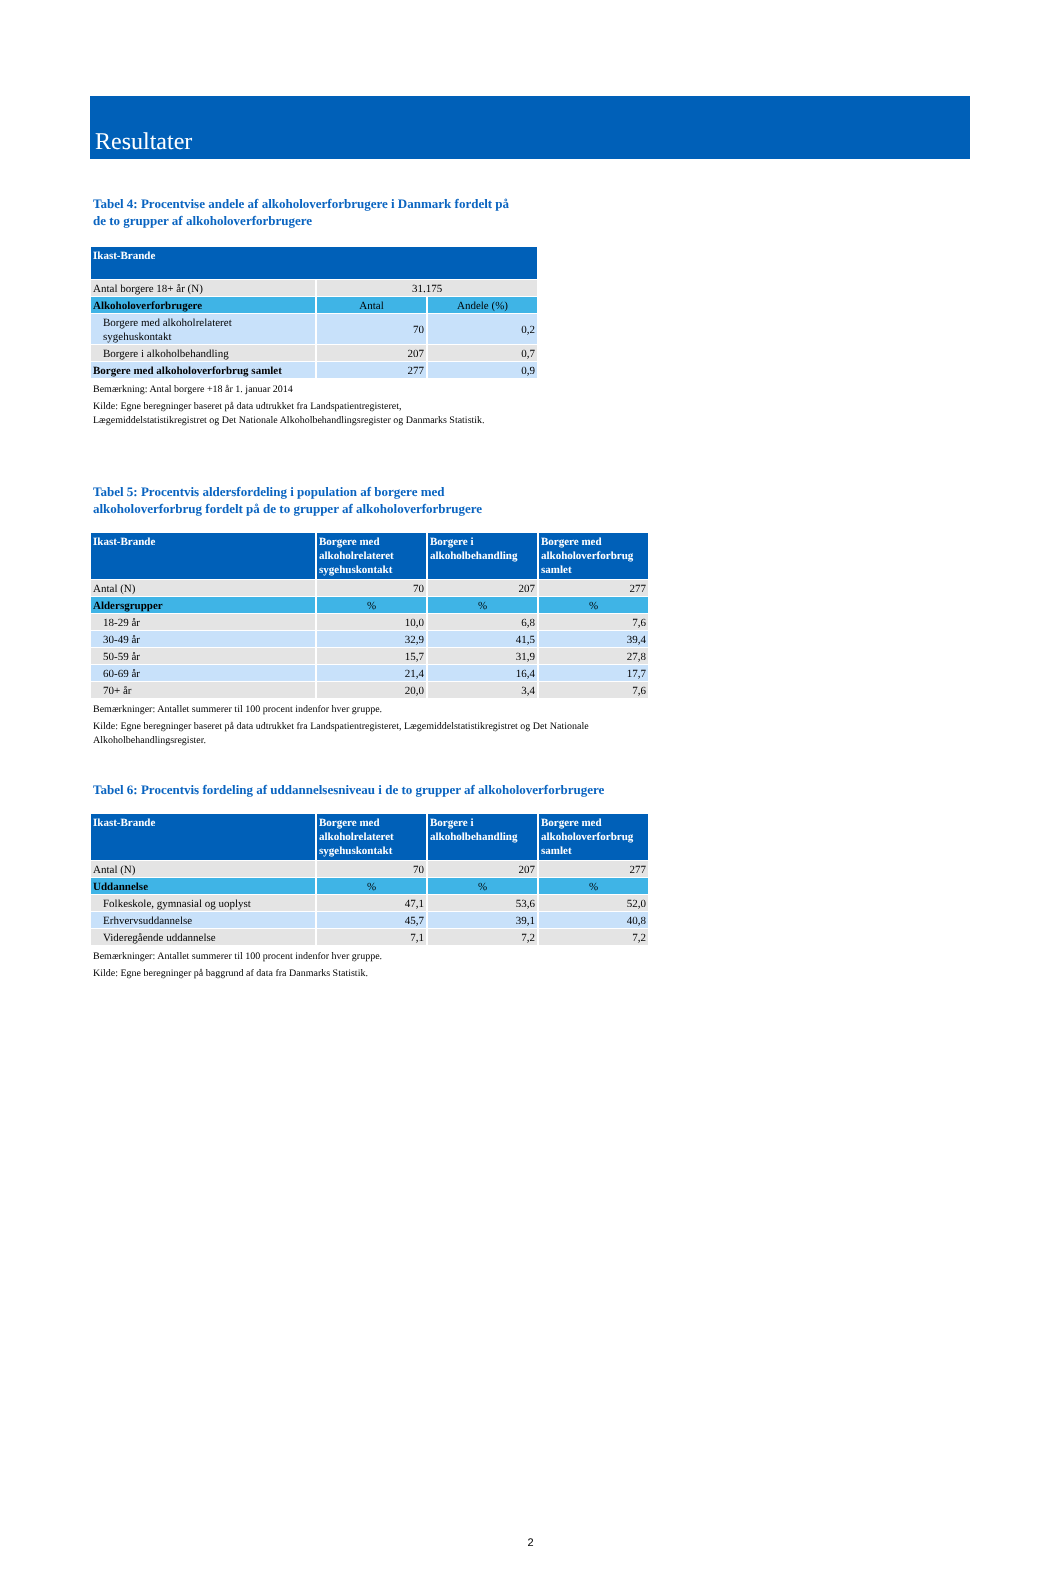Resultater
Tabel 4: Procentvise andele af alkoholoverforbrugere i Danmark fordelt på
de to grupper af alkoholoverforbrugere
| Ikast-Brande | | |
| --- | --- | --- |
| Antal borgere 18+ år (N) | 31.175 | |
| Alkoholoverforbrugere | Antal | Andele (%) |
| Borgere med alkoholrelateret sygehuskontakt | 70 | 0,2 |
| Borgere i alkoholbehandling | 207 | 0,7 |
| Borgere med alkoholoverforbrug samlet | 277 | 0,9 |
Bemærkning: Antal borgere +18 år 1. januar 2014
Kilde: Egne beregninger baseret på data udtrukket fra Landspatientregisteret,
Lægemiddelstatistikregistret og Det Nationale Alkoholbehandlingsregister og Danmarks Statistik.
Tabel 5: Procentvis aldersfordeling i population af borgere med
alkoholoverforbrug fordelt på de to grupper af alkoholoverforbrugere
| Ikast-Brande | Borgere med alkoholrelateret sygehuskontakt | Borgere i alkoholbehandling | Borgere med alkoholoverforbrug samlet |
| --- | --- | --- | --- |
| Antal (N) | 70 | 207 | 277 |
| Aldersgrupper | % | % | % |
| 18-29 år | 10,0 | 6,8 | 7,6 |
| 30-49 år | 32,9 | 41,5 | 39,4 |
| 50-59 år | 15,7 | 31,9 | 27,8 |
| 60-69 år | 21,4 | 16,4 | 17,7 |
| 70+ år | 20,0 | 3,4 | 7,6 |
Bemærkninger: Antallet summerer til 100 procent indenfor hver gruppe.
Kilde: Egne beregninger baseret på data udtrukket fra Landspatientregisteret, Lægemiddelstatistikregistret og Det Nationale
Alkoholbehandlingsregister.
Tabel 6: Procentvis fordeling af uddannelsesniveau i de to grupper af alkoholoverforbrugere
| Ikast-Brande | Borgere med alkoholrelateret sygehuskontakt | Borgere i alkoholbehandling | Borgere med alkoholoverforbrug samlet |
| --- | --- | --- | --- |
| Antal (N) | 70 | 207 | 277 |
| Uddannelse | % | % | % |
| Folkeskole, gymnasial og uoplyst | 47,1 | 53,6 | 52,0 |
| Erhvervsuddannelse | 45,7 | 39,1 | 40,8 |
| Videregående uddannelse | 7,1 | 7,2 | 7,2 |
Bemærkninger: Antallet summerer til 100 procent indenfor hver gruppe.
Kilde: Egne beregninger på baggrund af data fra Danmarks Statistik.
2